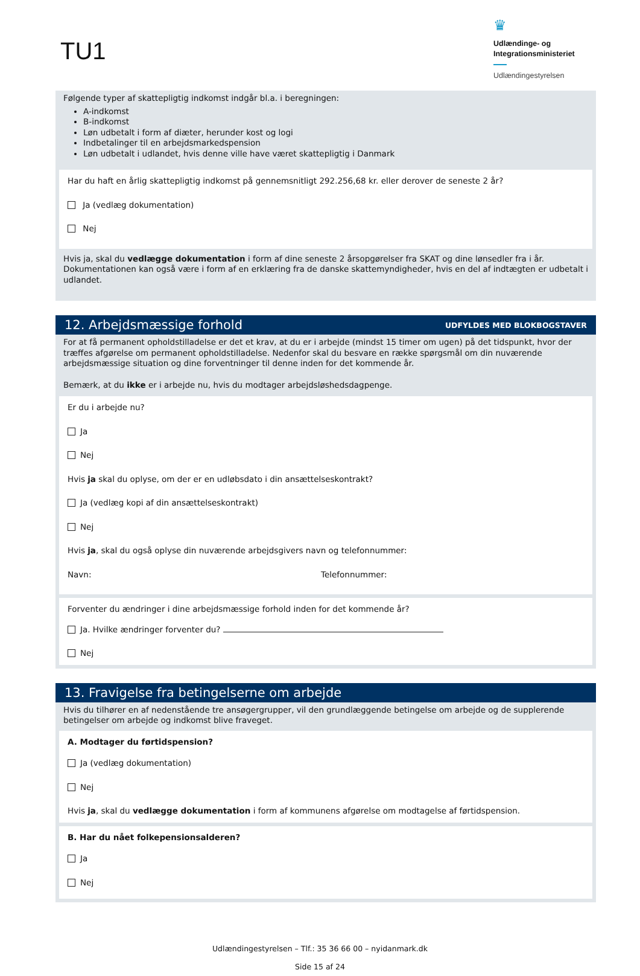TU1
♛
Udlændinge- og
Integrationsministeriet
Udlændingestyrelsen
Følgende typer af skattepligtig indkomst indgår bl.a. i beregningen:
A-indkomst
B-indkomst
Løn udbetalt i form af diæter, herunder kost og logi
Indbetalinger til en arbejdsmarkedspension
Løn udbetalt i udlandet, hvis denne ville have været skattepligtig i Danmark
Har du haft en årlig skattepligtig indkomst på gennemsnitligt 292.256,68 kr. eller derover de seneste 2 år?
Ja (vedlæg dokumentation)
Nej
Hvis ja, skal du vedlægge dokumentation i form af dine seneste 2 årsopgørelser fra SKAT og dine lønsedler fra i år. Dokumentationen kan også være i form af en erklæring fra de danske skattemyndigheder, hvis en del af indtægten er udbetalt i udlandet.
12. Arbejdsmæssige forhold
UDFYLDES MED BLOKBOGSTAVER
For at få permanent opholdstilladelse er det et krav, at du er i arbejde (mindst 15 timer om ugen) på det tidspunkt, hvor der træffes afgørelse om permanent opholdstilladelse. Nedenfor skal du besvare en række spørgsmål om din nuværende arbejdsmæssige situation og dine forventninger til denne inden for det kommende år.
Bemærk, at du ikke er i arbejde nu, hvis du modtager arbejdsløshedsdagpenge.
Er du i arbejde nu?
Ja
Nej
Hvis ja skal du oplyse, om der er en udløbsdato i din ansættelseskontrakt?
Ja (vedlæg kopi af din ansættelseskontrakt)
Nej
Hvis ja, skal du også oplyse din nuværende arbejdsgivers navn og telefonnummer:
Navn: Telefonnummer:
Forventer du ændringer i dine arbejdsmæssige forhold inden for det kommende år?
Ja. Hvilke ændringer forventer du?
Nej
13. Fravigelse fra betingelserne om arbejde
Hvis du tilhører en af nedenstående tre ansøgergrupper, vil den grundlæggende betingelse om arbejde og de supplerende betingelser om arbejde og indkomst blive fraveget.
A. Modtager du førtidspension?
Ja (vedlæg dokumentation)
Nej
Hvis ja, skal du vedlægge dokumentation i form af kommunens afgørelse om modtagelse af førtidspension.
B. Har du nået folkepensionsalderen?
Ja
Nej
Udlændingestyrelsen – Tlf.: 35 36 66 00 – nyidanmark.dk
Side 15 af 24